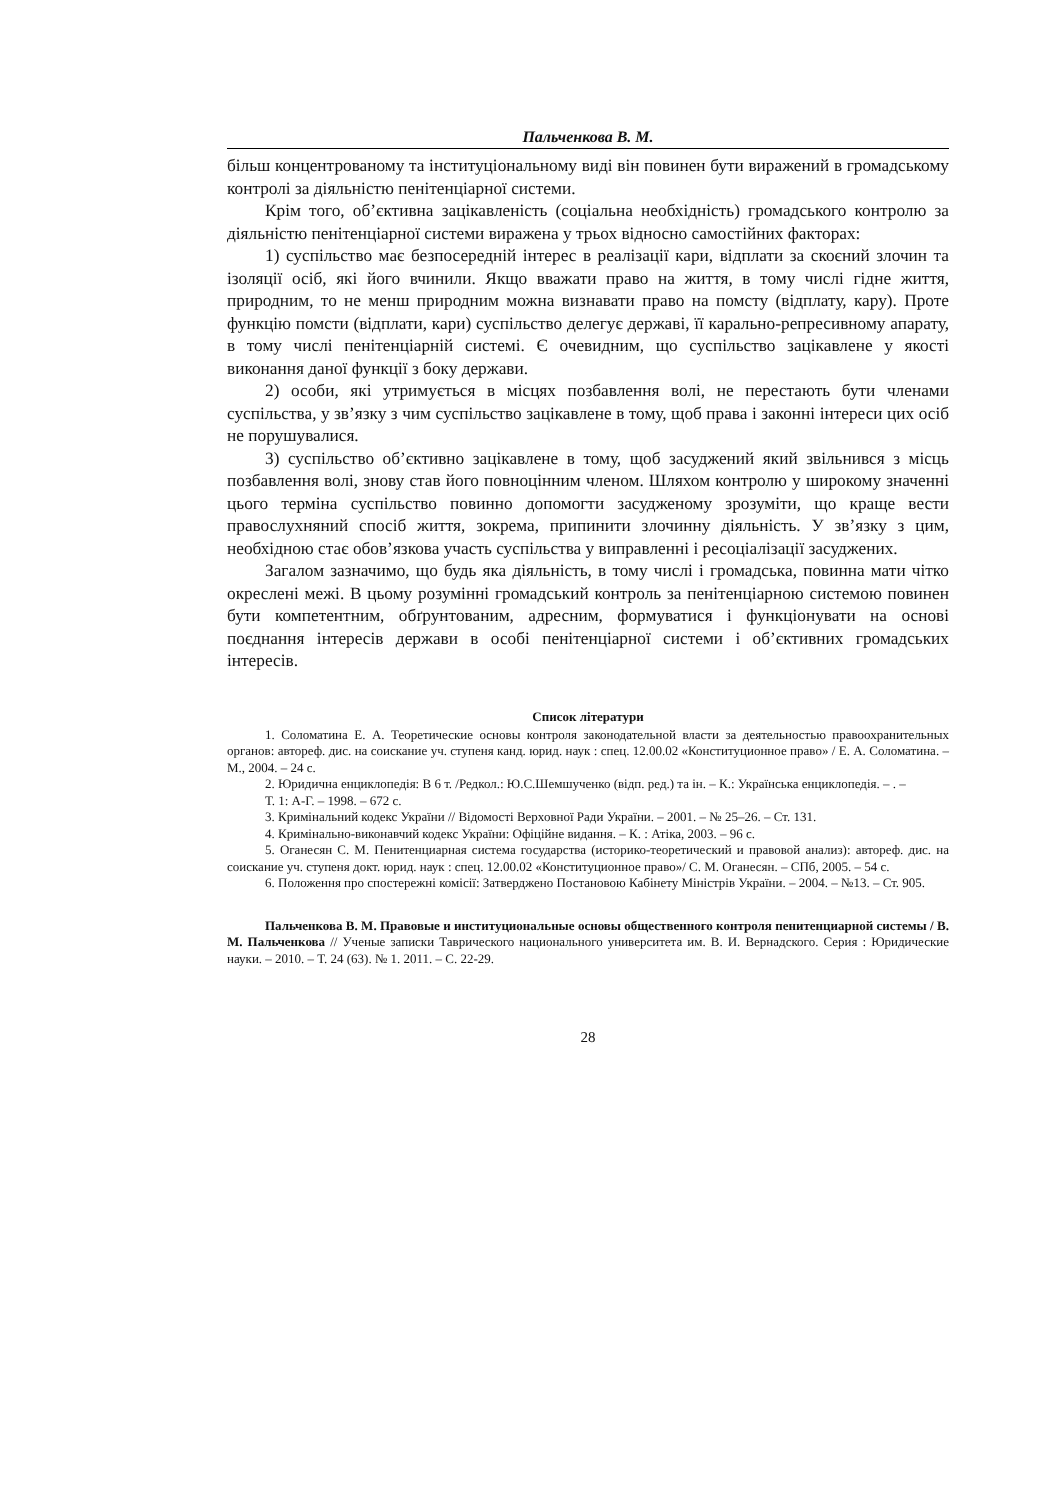Пальченкова В. М.
більш концентрованому та інституціональному виді він повинен бути виражений в громадському контролі за діяльністю пенітенціарної системи.
Крім того, об’єктивна зацікавленість (соціальна необхідність) громадського контролю за діяльністю пенітенціарної системи виражена у трьох відносно самостійних факторах:
1) суспільство має безпосередній інтерес в реалізації кари, відплати за скоєний злочин та ізоляції осіб, які його вчинили. Якщо вважати право на життя, в тому числі гідне життя, природним, то не менш природним можна визнавати право на помсту (відплату, кару). Проте функцію помсти (відплати, кари) суспільство делегує державі, її карально-репресивному апарату, в тому числі пенітенціарній системі. Є очевидним, що суспільство зацікавлене у якості виконання даної функції з боку держави.
2) особи, які утримується в місцях позбавлення волі, не перестають бути членами суспільства, у зв’язку з чим суспільство зацікавлене в тому, щоб права і законні інтереси цих осіб не порушувалися.
3) суспільство об’єктивно зацікавлене в тому, щоб засуджений який звільнився з місць позбавлення волі, знову став його повноцінним членом. Шляхом контролю у широкому значенні цього терміна суспільство повинно допомогти засудженому зрозуміти, що краще вести правослухняний спосіб життя, зокрема, припинити злочинну діяльність. У зв’язку з цим, необхідною стає обов’язкова участь суспільства у виправленні і ресоціалізації засуджених.
Загалом зазначимо, що будь яка діяльність, в тому числі і громадська, повинна мати чітко окреслені межі. В цьому розумінні громадський контроль за пенітенціарною системою повинен бути компетентним, обґрунтованим, адресним, формуватися і функціонувати на основі поєднання інтересів держави в особі пенітенціарної системи і об’єктивних громадських інтересів.
Список літератури
1. Соломатина Е. А. Теоретические основы контроля законодательной власти за деятельностью правоохранительных органов: автореф. дис. на соискание уч. ступеня канд. юрид. наук : спец. 12.00.02 «Конституционное право» / Е. А. Соломатина. – М., 2004. – 24 с.
2. Юридична енциклопедія: В 6 т. /Редкол.: Ю.С.Шемшученко (відп. ред.) та ін. – К.: Українська енциклопедія. – . –
Т. 1: А-Г. – 1998. – 672 с.
3. Кримінальний кодекс України // Відомості Верховної Ради України. – 2001. – № 25–26. – Ст. 131.
4. Кримінально-виконавчий кодекс України: Офіційне видання. – К. : Атіка, 2003. – 96 с.
5. Оганесян С. М. Пенитенциарная система государства (историко-теоретический и правовой анализ): автореф. дис. на соискание уч. ступеня докт. юрид. наук : спец. 12.00.02 «Конституционное право»/ С. М. Оганесян. – СПб, 2005. – 54 с.
6. Положення про спостережні комісії: Затверджено Постановою Кабінету Міністрів України. – 2004. – №13. – Ст. 905.
Пальченкова В. М. Правовые и институциональные основы общественного контроля пенитенциарной системы / В. М. Пальченкова // Ученые записки Таврического национального университета им. В. И. Вернадского. Серия : Юридические науки. – 2010. – Т. 24 (63). № 1. 2011. – С. 22-29.
28